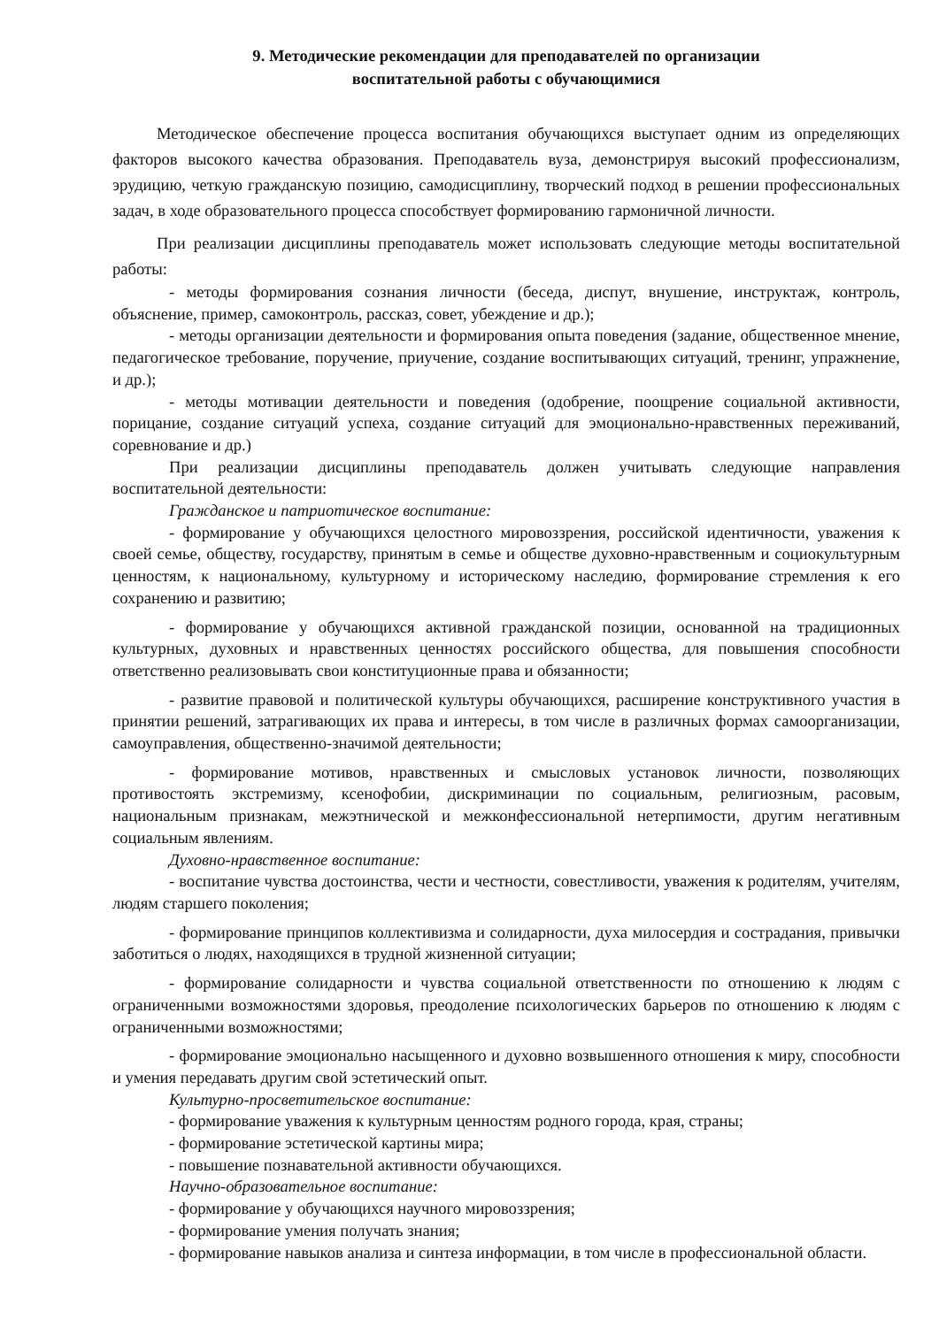9. Методические рекомендации для преподавателей по организации
воспитательной работы с обучающимися
Методическое обеспечение процесса воспитания обучающихся выступает одним из определяющих факторов высокого качества образования. Преподаватель вуза, демонстрируя высокий профессионализм, эрудицию, четкую гражданскую позицию, самодисциплину, творческий подход в решении профессиональных задач, в ходе образовательного процесса способствует формированию гармоничной личности.
При реализации дисциплины преподаватель может использовать следующие методы воспитательной работы:
- методы формирования сознания личности (беседа, диспут, внушение, инструктаж, контроль, объяснение, пример, самоконтроль, рассказ, совет, убеждение и др.);
- методы организации деятельности и формирования опыта поведения (задание, общественное мнение, педагогическое требование, поручение, приучение, создание воспитывающих ситуаций, тренинг, упражнение, и др.);
- методы мотивации деятельности и поведения (одобрение, поощрение социальной активности, порицание, создание ситуаций успеха, создание ситуаций для эмоционально-нравственных переживаний, соревнование и др.)
При реализации дисциплины преподаватель должен учитывать следующие направления воспитательной деятельности:
Гражданское и патриотическое воспитание:
- формирование у обучающихся целостного мировоззрения, российской идентичности, уважения к своей семье, обществу, государству, принятым в семье и обществе духовно-нравственным и социокультурным ценностям, к национальному, культурному и историческому наследию, формирование стремления к его сохранению и развитию;
- формирование у обучающихся активной гражданской позиции, основанной на традиционных культурных, духовных и нравственных ценностях российского общества, для повышения способности ответственно реализовывать свои конституционные права и обязанности;
- развитие правовой и политической культуры обучающихся, расширение конструктивного участия в принятии решений, затрагивающих их права и интересы, в том числе в различных формах самоорганизации, самоуправления, общественно-значимой деятельности;
- формирование мотивов, нравственных и смысловых установок личности, позволяющих противостоять экстремизму, ксенофобии, дискриминации по социальным, религиозным, расовым, национальным признакам, межэтнической и межконфессиональной нетерпимости, другим негативным социальным явлениям.
Духовно-нравственное воспитание:
- воспитание чувства достоинства, чести и честности, совестливости, уважения к родителям, учителям, людям старшего поколения;
- формирование принципов коллективизма и солидарности, духа милосердия и сострадания, привычки заботиться о людях, находящихся в трудной жизненной ситуации;
- формирование солидарности и чувства социальной ответственности по отношению к людям с ограниченными возможностями здоровья, преодоление психологических барьеров по отношению к людям с ограниченными возможностями;
- формирование эмоционально насыщенного и духовно возвышенного отношения к миру, способности и умения передавать другим свой эстетический опыт.
Культурно-просветительское воспитание:
- формирование уважения к культурным ценностям родного города, края, страны;
- формирование эстетической картины мира;
- повышение познавательной активности обучающихся.
Научно-образовательное воспитание:
- формирование у обучающихся научного мировоззрения;
- формирование умения получать знания;
- формирование навыков анализа и синтеза информации, в том числе в профессиональной области.